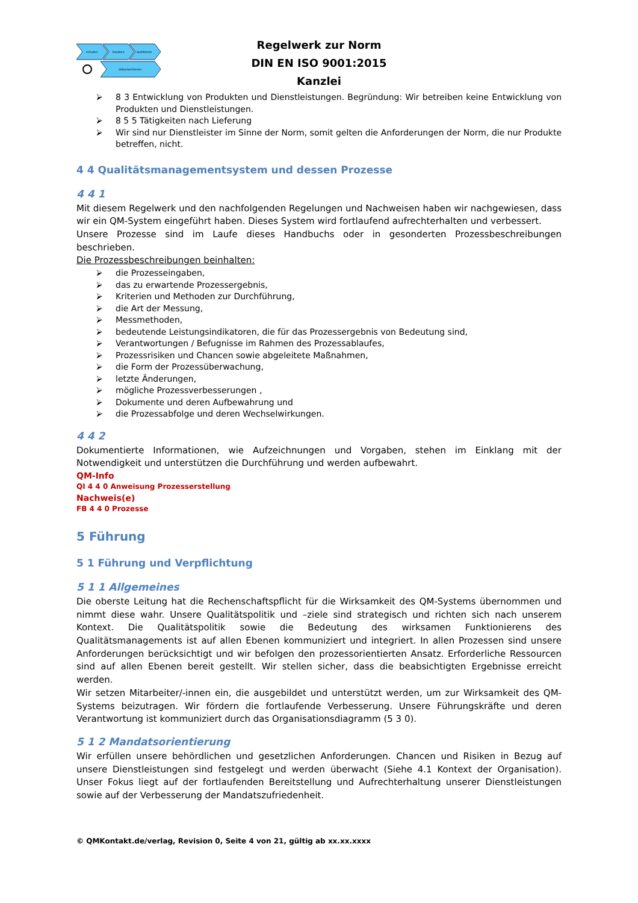schulen
beraten
auditieren
dokumentieren
Regelwerk zur Norm
DIN EN ISO 9001:2015
Kanzlei
⮚ 8 3 Entwicklung von Produkten und Dienstleistungen. Begründung: Wir betreiben keine Entwicklung von Produkten und Dienstleistungen.
⮚ 8 5 5 Tätigkeiten nach Lieferung
⮚ Wir sind nur Dienstleister im Sinne der Norm, somit gelten die Anforderungen der Norm, die nur Produkte betreffen, nicht.
4 4 Qualitätsmanagementsystem und dessen Prozesse
4 4 1
Mit diesem Regelwerk und den nachfolgenden Regelungen und Nachweisen haben wir nachgewiesen, dass wir ein QM-System eingeführt haben. Dieses System wird fortlaufend aufrechterhalten und verbessert.
Unsere Prozesse sind im Laufe dieses Handbuchs oder in gesonderten Prozessbeschreibungen beschrieben.
Die Prozessbeschreibungen beinhalten:
⮚ die Prozesseingaben,
⮚ das zu erwartende Prozessergebnis,
⮚ Kriterien und Methoden zur Durchführung,
⮚ die Art der Messung,
⮚ Messmethoden,
⮚ bedeutende Leistungsindikatoren, die für das Prozessergebnis von Bedeutung sind,
⮚ Verantwortungen / Befugnisse im Rahmen des Prozessablaufes,
⮚ Prozessrisiken und Chancen sowie abgeleitete Maßnahmen,
⮚ die Form der Prozessüberwachung,
⮚ letzte Änderungen,
⮚ mögliche Prozessverbesserungen ,
⮚ Dokumente und deren Aufbewahrung und
⮚ die Prozessabfolge und deren Wechselwirkungen.
4 4 2
Dokumentierte Informationen, wie Aufzeichnungen und Vorgaben, stehen im Einklang mit der Notwendigkeit und unterstützen die Durchführung und werden aufbewahrt.
QM-Info
QI 4 4 0 Anweisung Prozesserstellung
Nachweis(e)
FB 4 4 0 Prozesse
5 Führung
5 1 Führung und Verpflichtung
5 1 1 Allgemeines
Die oberste Leitung hat die Rechenschaftspflicht für die Wirksamkeit des QM-Systems übernommen und nimmt diese wahr. Unsere Qualitätspolitik und –ziele sind strategisch und richten sich nach unserem Kontext. Die Qualitätspolitik sowie die Bedeutung des wirksamen Funktionierens des Qualitätsmanagements ist auf allen Ebenen kommuniziert und integriert. In allen Prozessen sind unsere Anforderungen berücksichtigt und wir befolgen den prozessorientierten Ansatz. Erforderliche Ressourcen sind auf allen Ebenen bereit gestellt. Wir stellen sicher, dass die beabsichtigten Ergebnisse erreicht werden.
Wir setzen Mitarbeiter/-innen ein, die ausgebildet und unterstützt werden, um zur Wirksamkeit des QM-Systems beizutragen. Wir fördern die fortlaufende Verbesserung. Unsere Führungskräfte und deren Verantwortung ist kommuniziert durch das Organisationsdiagramm (5 3 0).
5 1 2 Mandatsorientierung
Wir erfüllen unsere behördlichen und gesetzlichen Anforderungen. Chancen und Risiken in Bezug auf unsere Dienstleistungen sind festgelegt und werden überwacht (Siehe 4.1 Kontext der Organisation). Unser Fokus liegt auf der fortlaufenden Bereitstellung und Aufrechterhaltung unserer Dienstleistungen sowie auf der Verbesserung der Mandatszufriedenheit.
© QMKontakt.de/verlag, Revision 0, Seite 4 von 21, gültig ab xx.xx.xxxx